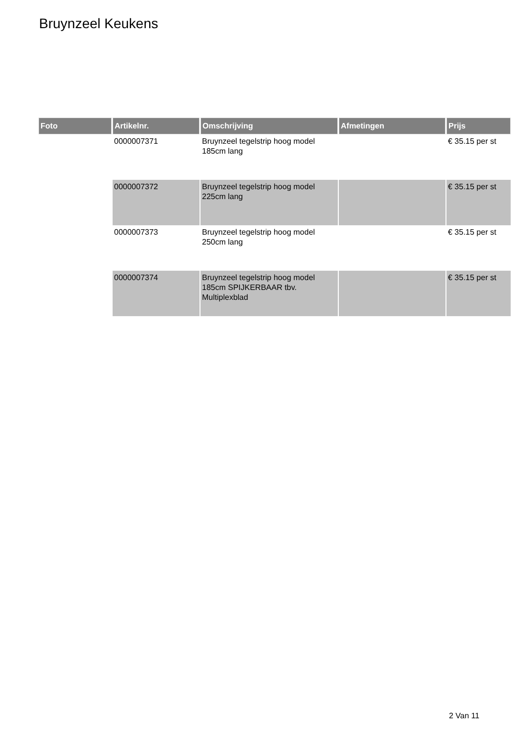Bruynzeel Keukens
| Foto | Artikelnr. | Omschrijving | Afmetingen | Prijs |
| --- | --- | --- | --- | --- |
| | 0000007371 | Bruynzeel tegelstrip hoog model 185cm lang | | € 35.15 per st |
| | 0000007372 | Bruynzeel tegelstrip hoog model 225cm lang | | € 35.15 per st |
| | 0000007373 | Bruynzeel tegelstrip hoog model 250cm lang | | € 35.15 per st |
| | 0000007374 | Bruynzeel tegelstrip hoog model 185cm SPIJKERBAAR tbv. Multiplexblad | | € 35.15 per st |
2 Van 11